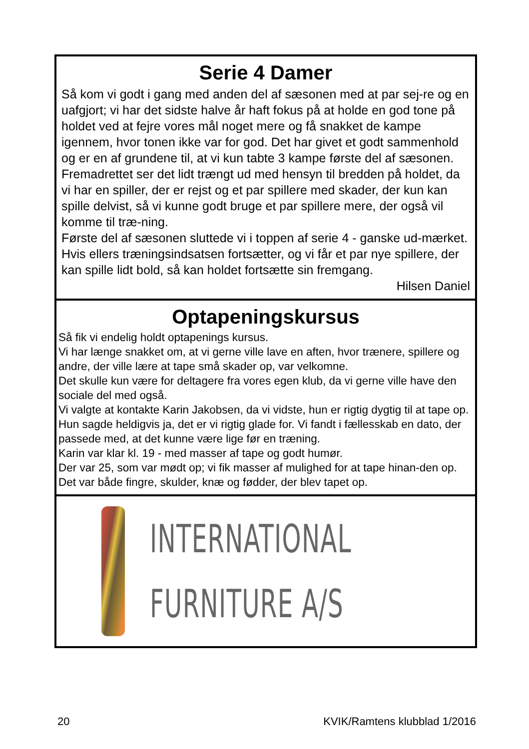Serie 4 Damer
Så kom vi godt i gang med anden del af sæsonen med at par sej-re og en uafgjort; vi har det sidste halve år haft fokus på at holde en god tone på holdet ved at fejre vores mål noget mere og få snakket de kampe igennem, hvor tonen ikke var for god. Det har givet et godt sammenhold og er en af grundene til, at vi kun tabte 3 kampe første del af sæsonen. Fremadrettet ser det lidt trængt ud med hensyn til bredden på holdet, da vi har en spiller, der er rejst og et par spillere med skader, der kun kan spille delvist, så vi kunne godt bruge et par spillere mere, der også vil komme til træ-ning.
Første del af sæsonen sluttede vi i toppen af serie 4 - ganske ud-mærket. Hvis ellers træningsindsatsen fortsætter, og vi får et par nye spillere, der kan spille lidt bold, så kan holdet fortsætte sin fremgang.
Hilsen Daniel
Optapeningskursus
Så fik vi endelig holdt optapenings kursus.
Vi har længe snakket om, at vi gerne ville lave en aften, hvor trænere, spillere og andre, der ville lære at tape små skader op, var velkomne.
Det skulle kun være for deltagere fra vores egen klub, da vi gerne ville have den sociale del med også.
Vi valgte at kontakte Karin Jakobsen, da vi vidste, hun er rigtig dygtig til at tape op.
Hun sagde heldigvis ja, det er vi rigtig glade for. Vi fandt i fællesskab en dato, der passede med, at det kunne være lige før en træning.
Karin var klar kl. 19 - med masser af tape og godt humør.
Der var 25, som var mødt op; vi fik masser af mulighed for at tape hinan-den op. Det var både fingre, skulder, knæ og fødder, der blev tapet op.
INTERNATIONAL
FURNITURE A/S
20 KVIK/Ramtens klubblad 1/2016